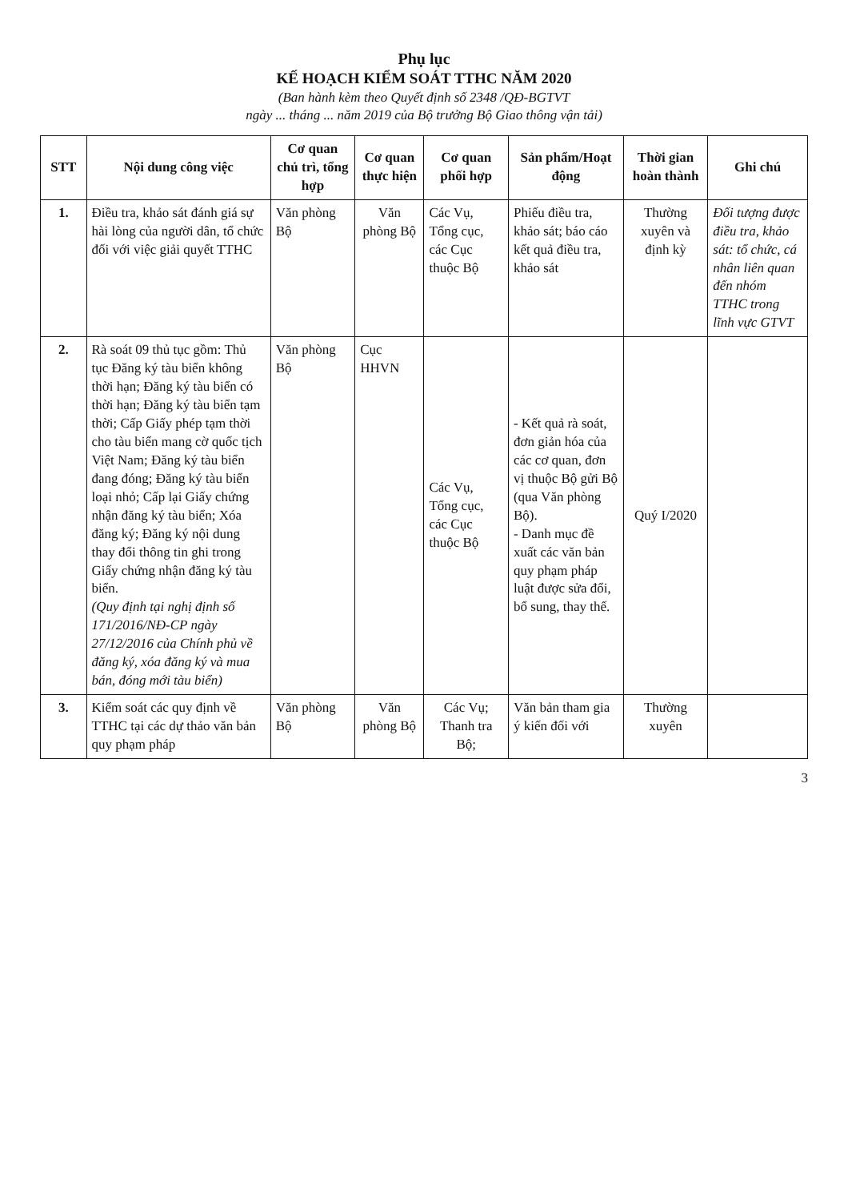Phụ lục
KẾ HOẠCH KIỂM SOÁT TTHC NĂM 2020
(Ban hành kèm theo Quyết định số 2348 /QĐ-BGTVT
ngày ... tháng ... năm 2019 của Bộ trưởng Bộ Giao thông vận tải)
| STT | Nội dung công việc | Cơ quan chủ trì, tổng hợp | Cơ quan thực hiện | Cơ quan phối hợp | Sản phẩm/Hoạt động | Thời gian hoàn thành | Ghi chú |
| --- | --- | --- | --- | --- | --- | --- | --- |
| 1. | Điều tra, khảo sát đánh giá sự hài lòng của người dân, tổ chức đối với việc giải quyết TTHC | Văn phòng Bộ | Văn phòng Bộ | Các Vụ, Tổng cục, các Cục thuộc Bộ | Phiếu điều tra, khảo sát; báo cáo kết quả điều tra, khảo sát | Thường xuyên và định kỳ | Đối tượng được điều tra, khảo sát: tổ chức, cá nhân liên quan đến nhóm TTHC trong lĩnh vực GTVT |
| 2. | Rà soát 09 thủ tục gồm: Thủ tục Đăng ký tàu biển không thời hạn; Đăng ký tàu biển có thời hạn; Đăng ký tàu biển tạm thời; Cấp Giấy phép tạm thời cho tàu biển mang cờ quốc tịch Việt Nam; Đăng ký tàu biển đang đóng; Đăng ký tàu biển loại nhỏ; Cấp lại Giấy chứng nhận đăng ký tàu biển; Xóa đăng ký; Đăng ký nội dung thay đổi thông tin ghi trong Giấy chứng nhận đăng ký tàu biển. (Quy định tại nghị định số 171/2016/NĐ-CP ngày 27/12/2016 của Chính phủ về đăng ký, xóa đăng ký và mua bán, đóng mới tàu biển) | Văn phòng Bộ | Cục HHVN | Các Vụ, Tổng cục, các Cục thuộc Bộ | - Kết quả rà soát, đơn giản hóa của các cơ quan, đơn vị thuộc Bộ gửi Bộ (qua Văn phòng Bộ). - Danh mục đề xuất các văn bản quy phạm pháp luật được sửa đổi, bổ sung, thay thế. | Quý I/2020 | |
| 3. | Kiểm soát các quy định về TTHC tại các dự thảo văn bản quy phạm pháp | Văn phòng Bộ | Văn phòng Bộ | Các Vụ; Thanh tra Bộ; | Văn bản tham gia ý kiến đối với | Thường xuyên | |
3